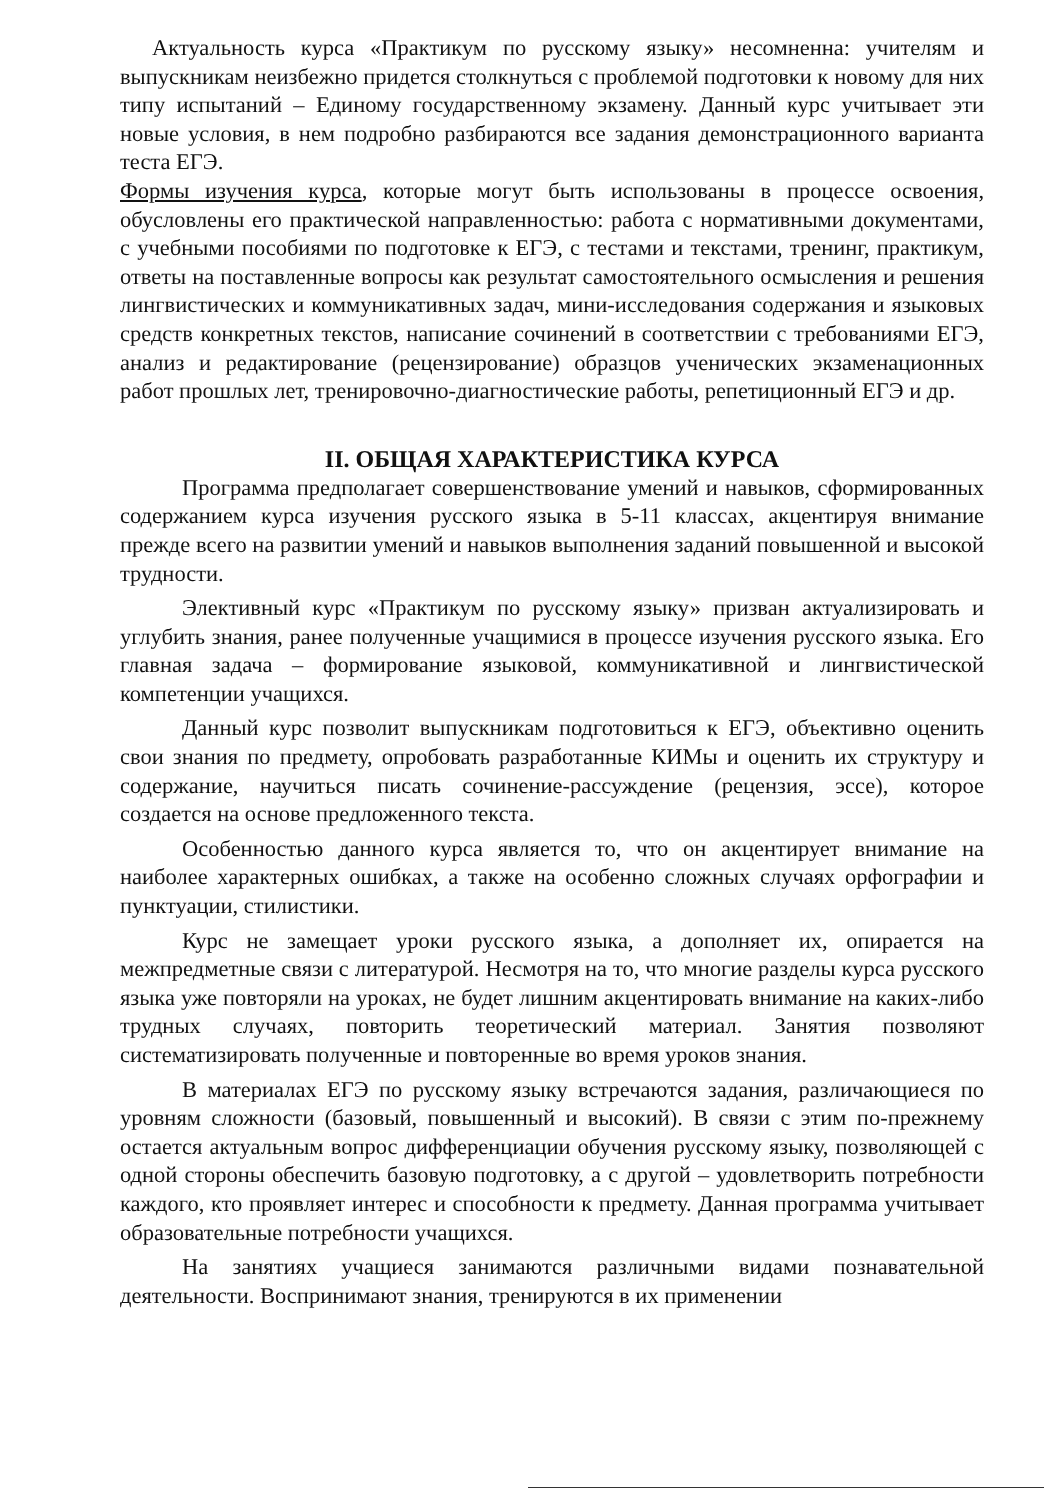Актуальность курса «Практикум по русскому языку» несомненна: учителям и выпускникам неизбежно придется столкнуться с проблемой подготовки к новому для них типу испытаний – Единому государственному экзамену. Данный курс учитывает эти новые условия, в нем подробно разбираются все задания демонстрационного варианта теста ЕГЭ.
Формы изучения курса, которые могут быть использованы в процессе освоения, обусловлены его практической направленностью: работа с нормативными документами, с учебными пособиями по подготовке к ЕГЭ, с тестами и текстами, тренинг, практикум, ответы на поставленные вопросы как результат самостоятельного осмысления и решения лингвистических и коммуникативных задач, мини-исследования содержания и языковых средств конкретных текстов, написание сочинений в соответствии с требованиями ЕГЭ, анализ и редактирование (рецензирование) образцов ученических экзаменационных работ прошлых лет, тренировочно-диагностические работы, репетиционный ЕГЭ и др.
II. ОБЩАЯ ХАРАКТЕРИСТИКА КУРСА
Программа предполагает совершенствование умений и навыков, сформированных содержанием курса изучения русского языка в 5-11 классах, акцентируя внимание прежде всего на развитии умений и навыков выполнения заданий повышенной и высокой трудности.
Элективный курс «Практикум по русскому языку» призван актуализировать и углубить знания, ранее полученные учащимися в процессе изучения русского языка. Его главная задача – формирование языковой, коммуникативной и лингвистической компетенции учащихся.
Данный курс позволит выпускникам подготовиться к ЕГЭ, объективно оценить свои знания по предмету, опробовать разработанные КИМы и оценить их структуру и содержание, научиться писать сочинение-рассуждение (рецензия, эссе), которое создается на основе предложенного текста.
Особенностью данного курса является то, что он акцентирует внимание на наиболее характерных ошибках, а также на особенно сложных случаях орфографии и пунктуации, стилистики.
Курс не замещает уроки русского языка, а дополняет их, опирается на межпредметные связи с литературой. Несмотря на то, что многие разделы курса русского языка уже повторяли на уроках, не будет лишним акцентировать внимание на каких-либо трудных случаях, повторить теоретический материал. Занятия позволяют систематизировать полученные и повторенные во время уроков знания.
В материалах ЕГЭ по русскому языку встречаются задания, различающиеся по уровням сложности (базовый, повышенный и высокий). В связи с этим по-прежнему остается актуальным вопрос дифференциации обучения русскому языку, позволяющей с одной стороны обеспечить базовую подготовку, а с другой – удовлетворить потребности каждого, кто проявляет интерес и способности к предмету. Данная программа учитывает образовательные потребности учащихся.
На занятиях учащиеся занимаются различными видами познавательной деятельности. Воспринимают знания, тренируются в их применении